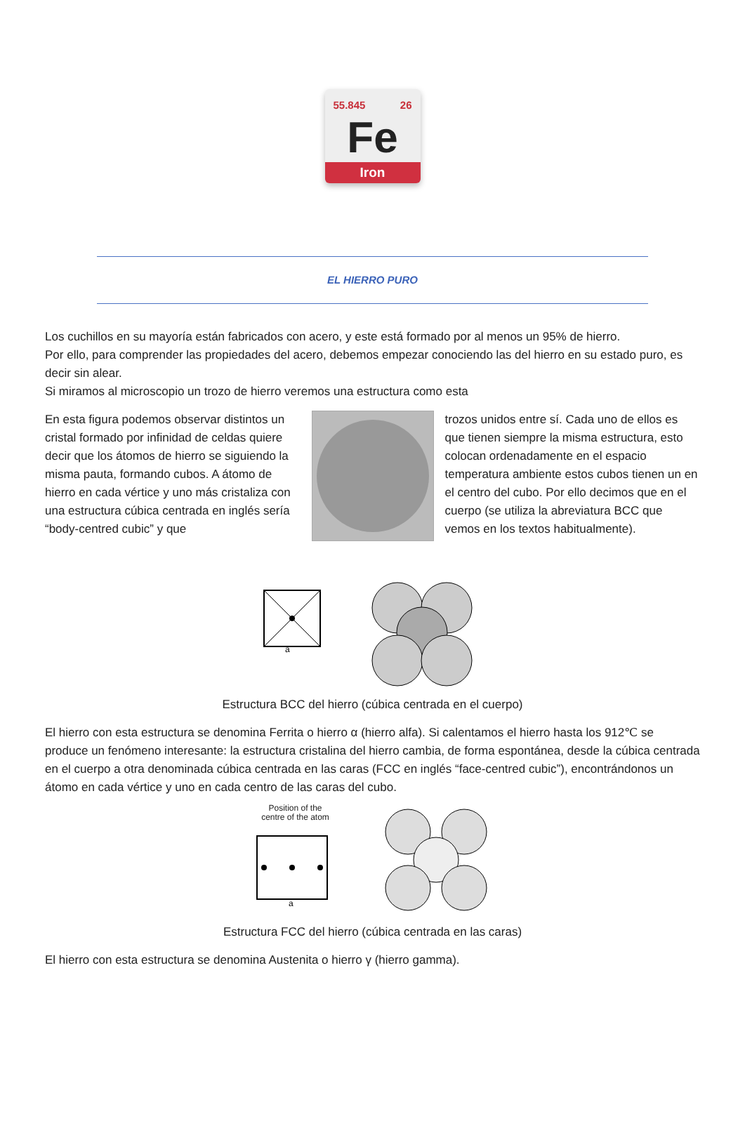55.845 26
Fe
Iron
EL HIERRO PURO
Los cuchillos en su mayoría están fabricados con acero, y este está formado por al menos un 95% de hierro.
Por ello, para comprender las propiedades del acero, debemos empezar conociendo las del hierro en su estado puro, es decir sin alear.
Si miramos al microscopio un trozo de hierro veremos una estructura como esta
En esta figura podemos observar distintos un cristal formado por infinidad de celdas quiere decir que los átomos de hierro se siguiendo la misma pauta, formando cubos. A átomo de hierro en cada vértice y uno más cristaliza con una estructura cúbica centrada en inglés sería “body-centred cubic” y que
trozos unidos entre sí. Cada uno de ellos es que tienen siempre la misma estructura, esto colocan ordenadamente en el espacio temperatura ambiente estos cubos tienen un en el centro del cubo. Por ello decimos que en el cuerpo (se utiliza la abreviatura BCC que vemos en los textos habitualmente).
a
Estructura BCC del hierro (cúbica centrada en el cuerpo)
El hierro con esta estructura se denomina Ferrita o hierro α (hierro alfa). Si calentamos el hierro hasta los 912℃ se produce un fenómeno interesante: la estructura cristalina del hierro cambia, de forma espontánea, desde la cúbica centrada en el cuerpo a otra denominada cúbica centrada en las caras (FCC en inglés “face-centred cubic”), encontrándonos un átomo en cada vértice y uno en cada centro de las caras del cubo.
Position of the
centre of the atom
a
Estructura FCC del hierro (cúbica centrada en las caras)
El hierro con esta estructura se denomina Austenita o hierro γ (hierro gamma).